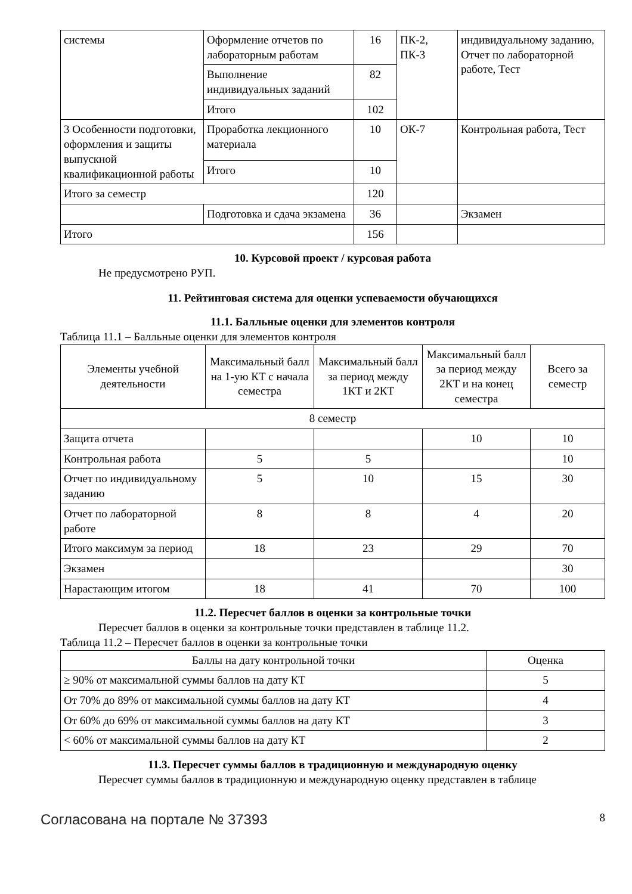| системы | Оформление отчетов по лабораторным работам | 16 | ПК-2, ПК-3 | индивидуальному заданию, Отчет по лабораторной работе, Тест |
| | Выполнение индивидуальных заданий | 82 | | |
| | Итого | 102 | | |
| 3 Особенности подготовки, оформления и защиты выпускной квалификационной работы | Проработка лекционного материала | 10 | ОК-7 | Контрольная работа, Тест |
| | Итого | 10 | | |
| Итого за семестр | | 120 | | |
| | Подготовка и сдача экзамена | 36 | | Экзамен |
| Итого | | 156 | | |
10. Курсовой проект / курсовая работа
Не предусмотрено РУП.
11. Рейтинговая система для оценки успеваемости обучающихся
11.1. Балльные оценки для элементов контроля
Таблица 11.1 – Балльные оценки для элементов контроля
| Элементы учебной деятельности | Максимальный балл на 1-ую КТ с начала семестра | Максимальный балл за период между 1КТ и 2КТ | Максимальный балл за период между 2КТ и на конец семестра | Всего за семестр |
| --- | --- | --- | --- | --- |
| 8 семестр | | | | |
| Защита отчета | | | 10 | 10 |
| Контрольная работа | 5 | 5 | | 10 |
| Отчет по индивидуальному заданию | 5 | 10 | 15 | 30 |
| Отчет по лабораторной работе | 8 | 8 | 4 | 20 |
| Итого максимум за период | 18 | 23 | 29 | 70 |
| Экзамен | | | | 30 |
| Нарастающим итогом | 18 | 41 | 70 | 100 |
11.2. Пересчет баллов в оценки за контрольные точки
Пересчет баллов в оценки за контрольные точки представлен в таблице 11.2.
Таблица 11.2 – Пересчет баллов в оценки за контрольные точки
| Баллы на дату контрольной точки | Оценка |
| --- | --- |
| ≥ 90% от максимальной суммы баллов на дату КТ | 5 |
| От 70% до 89% от максимальной суммы баллов на дату КТ | 4 |
| От 60% до 69% от максимальной суммы баллов на дату КТ | 3 |
| < 60% от максимальной суммы баллов на дату КТ | 2 |
11.3. Пересчет суммы баллов в традиционную и международную оценку
Пересчет суммы баллов в традиционную и международную оценку представлен в таблице
Согласована на портале № 37393 8